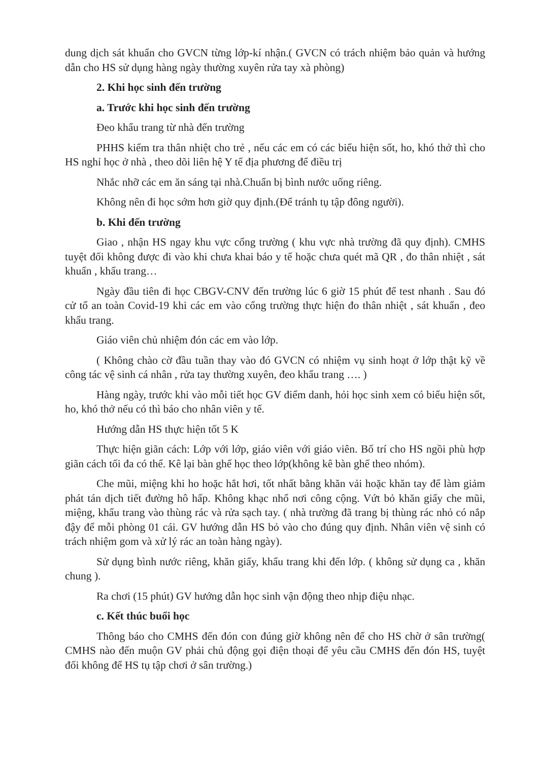dung dịch sát khuẩn cho GVCN từng lớp-kí nhận.( GVCN có trách nhiệm bảo quản và hướng dẫn cho HS sử dụng hàng ngày thường xuyên rửa tay xà phòng)
2. Khi học sinh đến trường
a. Trước khi học sinh đến trường
Đeo khẩu trang từ nhà đến trường
PHHS kiểm tra thân nhiệt cho trẻ , nếu các em có các biểu hiện sốt, ho, khó thở thì cho HS nghỉ học ở nhà , theo dõi liên hệ Y tế địa phương để điều trị
Nhắc nhỡ các em ăn sáng tại nhà.Chuẩn bị bình nước uống riêng.
Không nên đi học sớm hơn giờ quy định.(Để tránh tụ tập đông người).
b. Khi đến trường
Giao , nhận HS ngay khu vực cổng trường ( khu vực nhà trường đã quy định). CMHS tuyệt đối không được đi vào khi chưa khai báo y tế hoặc chưa quét mã QR , đo thân nhiệt , sát khuẩn , khẩu trang…
Ngày đầu tiên đi học CBGV-CNV đến trường lúc 6 giờ 15 phút để test nhanh . Sau đó cử tổ an toàn Covid-19 khi các em vào cổng trường thực hiện đo thân nhiệt , sát khuẩn , đeo khẩu trang.
Giáo viên chủ nhiệm đón các em vào lớp.
( Không chào cờ đầu tuần thay vào đó GVCN có nhiệm vụ sinh hoạt ở lớp thật kỹ về công tác vệ sinh cá nhân , rửa tay thường xuyên, đeo khẩu trang …. )
Hàng ngày, trước khi vào mỗi tiết học GV điểm danh, hỏi học sinh xem có biểu hiện sốt, ho, khó thở nếu có thì báo cho nhân viên y tế.
Hướng dẫn HS thực hiện tốt 5 K
Thực hiện giãn cách: Lớp với lớp, giáo viên với giáo viên. Bố trí cho HS ngồi phù hợp giãn cách tối đa có thể. Kê lại bàn ghế học theo lớp(không kê bàn ghế theo nhóm).
Che mũi, miệng khi ho hoặc hắt hơi, tốt nhất bằng khăn vải hoặc khăn tay để làm giảm phát tán dịch tiết đường hô hấp. Không khạc nhổ nơi công cộng. Vứt bỏ khăn giấy che mũi, miệng, khẩu trang vào thùng rác và rửa sạch tay. ( nhà trường đã trang bị thùng rác nhỏ có nắp đậy để mỗi phòng 01 cái. GV hướng dẫn HS bỏ vào cho đúng quy định. Nhân viên vệ sinh có trách nhiệm gom và xử lý rác an toàn hàng ngày).
Sử dụng bình nước riêng, khăn giấy, khẩu trang khi đến lớp. ( không sử dụng ca , khăn chung ).
Ra chơi (15 phút) GV hướng dẫn học sinh vận động theo nhịp điệu nhạc.
c. Kết thúc buổi học
Thông báo cho CMHS đến đón con đúng giờ không nên để cho HS chờ ở sân trường( CMHS nào đến muộn GV phải chủ động gọi điện thoại để yêu cầu CMHS đến đón HS, tuyệt đối không để HS tụ tập chơi ở sân trường.)